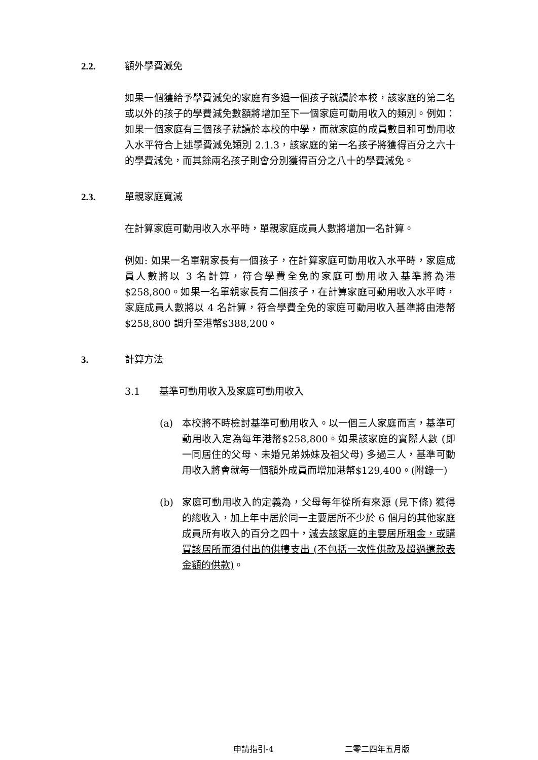2.2. 額外學費減免
如果一個獲給予學費減免的家庭有多過一個孩子就讀於本校，該家庭的第二名或以外的孩子的學費減免數額將增加至下一個家庭可動用收入的類別。例如：如果一個家庭有三個孩子就讀於本校的中學，而就家庭的成員數目和可動用收入水平符合上述學費減免類別 2.1.3，該家庭的第一名孩子將獲得百分之六十的學費減免，而其餘兩名孩子則會分別獲得百分之八十的學費減免。
2.3. 單親家庭寬減
在計算家庭可動用收入水平時，單親家庭成員人數將增加一名計算。
例如: 如果一名單親家長有一個孩子，在計算家庭可動用收入水平時，家庭成員人數將以 3 名計算，符合學費全免的家庭可動用收入基準將為港$258,800。如果一名單親家長有二個孩子，在計算家庭可動用收入水平時，家庭成員人數將以 4 名計算，符合學費全免的家庭可動用收入基準將由港幣$258,800 調升至港幣$388,200。
3. 計算方法
3.1 基準可動用收入及家庭可動用收入
(a) 本校將不時檢討基準可動用收入。以一個三人家庭而言，基準可動用收入定為每年港幣$258,800。如果該家庭的實際人數 (即一同居住的父母、未婚兄弟姊妹及祖父母) 多過三人，基準可動用收入將會就每一個額外成員而增加港幣$129,400。(附錄一)
(b) 家庭可動用收入的定義為，父母每年從所有來源 (見下條) 獲得的總收入，加上年中居於同一主要居所不少於 6 個月的其他家庭成員所有收入的百分之四十，減去該家庭的主要居所租金，或購買該居所而須付出的供樓支出 (不包括一次性供款及超過還款表金額的供款)。
申請指引-4 二零二四年五月版